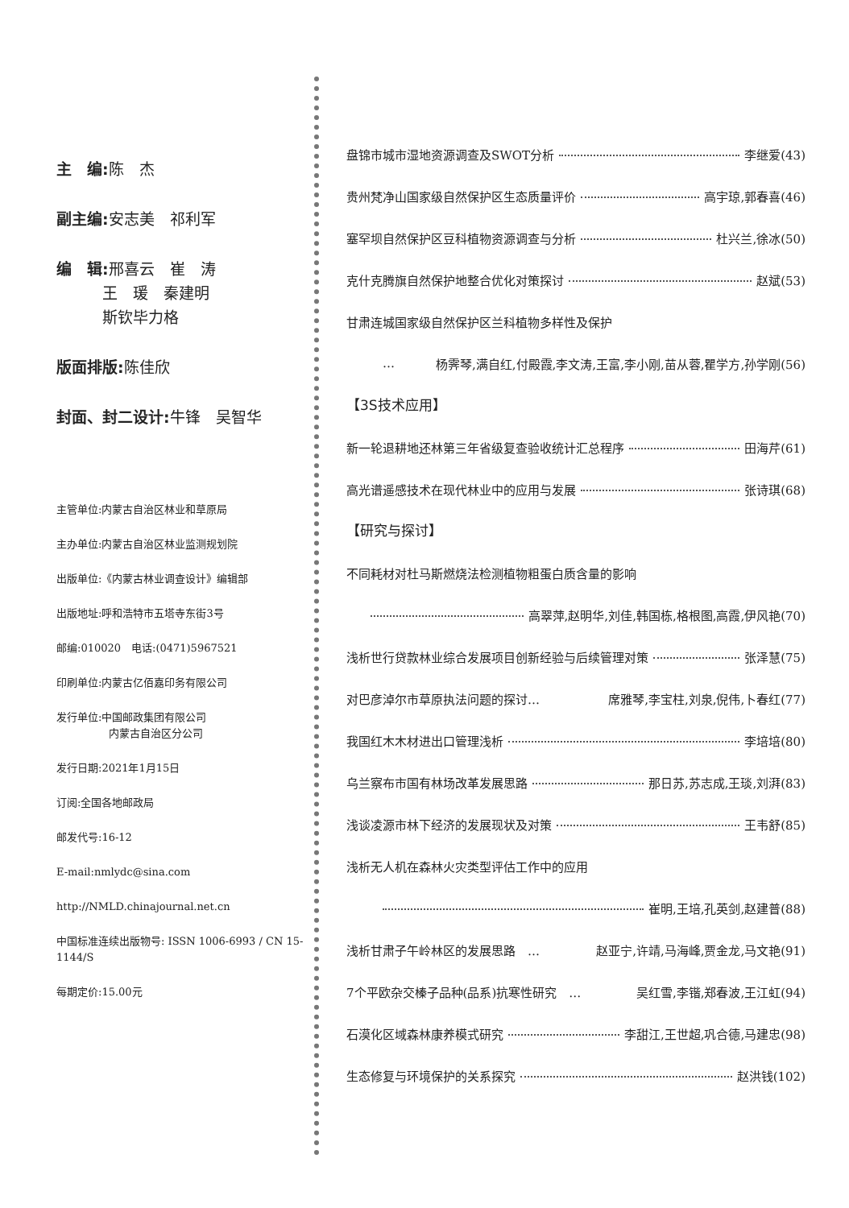主　编: 陈　杰
副主编: 安志美　祁利军
编　辑: 邢喜云　崔　涛
　　　王　瑗　秦建明
　　　斯钦毕力格
版面排版: 陈佳欣
封面、封二设计: 牛锋　吴智华
主管单位:内蒙古自治区林业和草原局
主办单位:内蒙古自治区林业监测规划院
出版单位:《内蒙古林业调查设计》编辑部
出版地址:呼和浩特市五塔寺东街3号
邮编:010020　电话:(0471)5967521
印刷单位:内蒙古亿佰嘉印务有限公司
发行单位:中国邮政集团有限公司
　　　　　内蒙古自治区分公司
发行日期:2021年1月15日
订阅:全国各地邮政局
邮发代号:16-12
E-mail:nmlydc@sina.com
http://NMLD.chinajournal.net.cn
中国标准连续出版物号: ISSN 1006-6993 / CN 15-1144/S
每期定价:15.00元
盘锦市城市湿地资源调查及SWOT分析 李继爱(43)
贵州梵净山国家级自然保护区生态质量评价 高宇琼,郭春喜(46)
塞罕坝自然保护区豆科植物资源调查与分析 杜兴兰,徐冰(50)
克什克腾旗自然保护地整合优化对策探讨 赵斌(53)
甘肃连城国家级自然保护区兰科植物多样性及保护
… 杨霁琴,满自红,付殿霞,李文涛,王富,李小刚,苗从蓉,瞿学方,孙学刚(56)
【3S技术应用】
新一轮退耕地还林第三年省级复查验收统计汇总程序 田海芹(61)
高光谱遥感技术在现代林业中的应用与发展 张诗琪(68)
【研究与探讨】
不同耗材对杜马斯燃烧法检测植物粗蛋白质含量的影响
高翠萍,赵明华,刘佳,韩国栋,格根图,高霞,伊风艳(70)
浅析世行贷款林业综合发展项目创新经验与后续管理对策 张泽慧(75)
对巴彦淖尔市草原执法问题的探讨… 席雅琴,李宝柱,刘泉,倪伟,卜春红(77)
我国红木木材进出口管理浅析 李培培(80)
乌兰察布市国有林场改革发展思路 那日苏,苏志成,王琰,刘湃(83)
浅谈凌源市林下经济的发展现状及对策 王韦舒(85)
浅析无人机在森林火灾类型评估工作中的应用
崔明,王培,孔英剑,赵建普(88)
浅析甘肃子午岭林区的发展思路　… 赵亚宁,许靖,马海峰,贾金龙,马文艳(91)
7个平欧杂交榛子品种(品系)抗寒性研究　… 吴红雪,李锴,郑春波,王江虹(94)
石漠化区域森林康养模式研究 李甜江,王世超,巩合德,马建忠(98)
生态修复与环境保护的关系探究 赵洪钱(102)